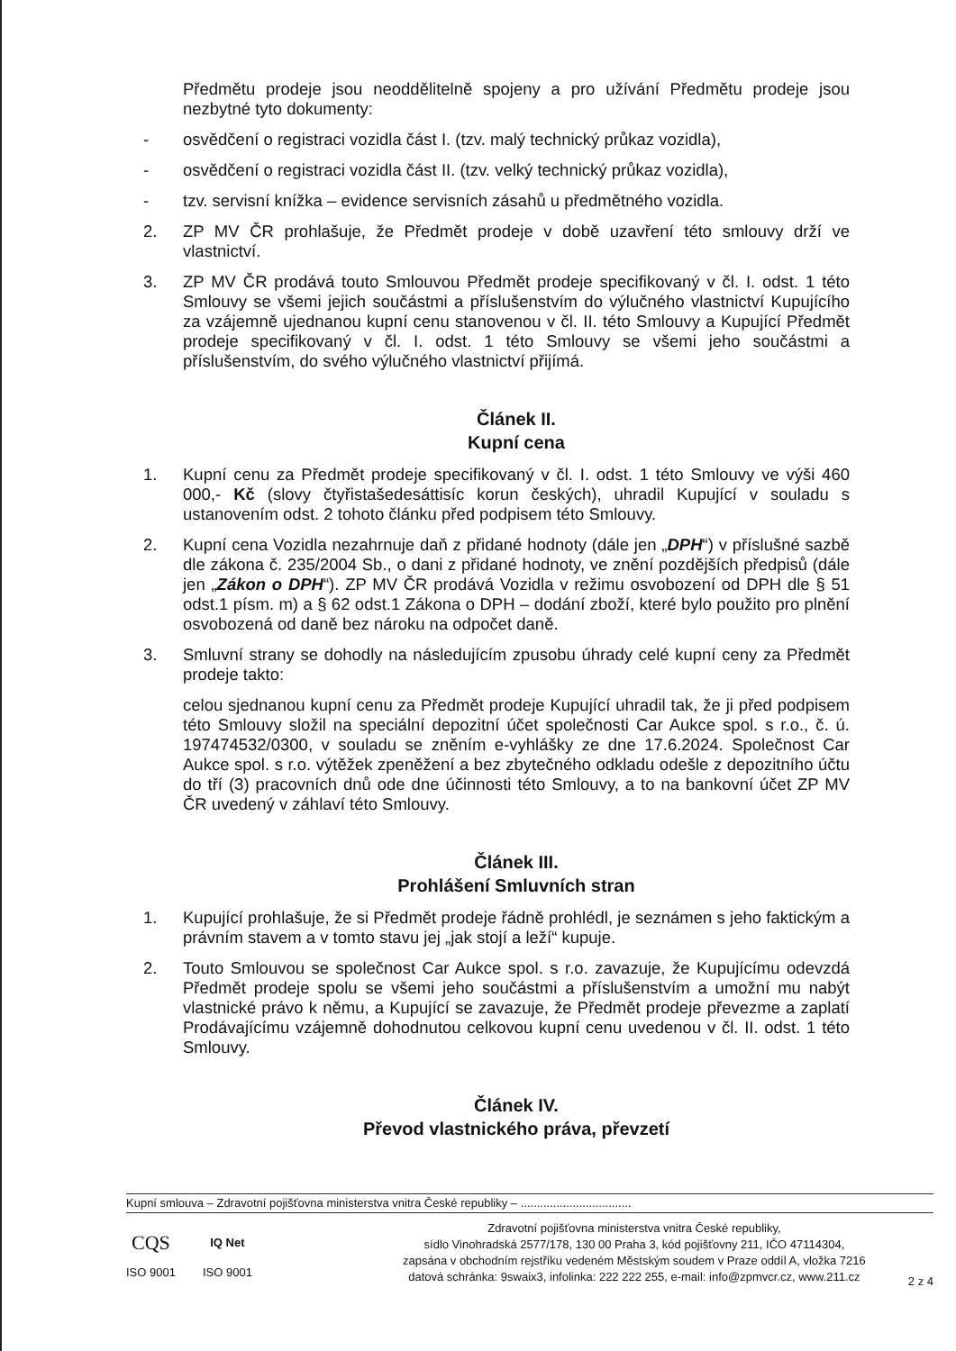Předmětu prodeje jsou neoddělitelně spojeny a pro užívání Předmětu prodeje jsou nezbytné tyto dokumenty:
- osvědčení o registraci vozidla část I. (tzv. malý technický průkaz vozidla),
- osvědčení o registraci vozidla část II. (tzv. velký technický průkaz vozidla),
- tzv. servisní knížka – evidence servisních zásahů u předmětného vozidla.
2. ZP MV ČR prohlašuje, že Předmět prodeje v době uzavření této smlouvy drží ve vlastnictví.
3. ZP MV ČR prodává touto Smlouvou Předmět prodeje specifikovaný v čl. I. odst. 1 této Smlouvy se všemi jejich součástmi a příslušenstvím do výlučného vlastnictví Kupujícího za vzájemně ujednanou kupní cenu stanovenou v čl. II. této Smlouvy a Kupující Předmět prodeje specifikovaný v čl. I. odst. 1 této Smlouvy se všemi jeho součástmi a příslušenstvím, do svého výlučného vlastnictví přijímá.
Článek II.
Kupní cena
1. Kupní cenu za Předmět prodeje specifikovaný v čl. I. odst. 1 této Smlouvy ve výši 460 000,- Kč (slovy čtyřistašedesáttisíc korun českých), uhradil Kupující v souladu s ustanovením odst. 2 tohoto článku před podpisem této Smlouvy.
2. Kupní cena Vozidla nezahrnuje daň z přidané hodnoty (dále jen „DPH“) v příslušné sazbě dle zákona č. 235/2004 Sb., o dani z přidané hodnoty, ve znění pozdějších předpisů (dále jen „Zákon o DPH“). ZP MV ČR prodává Vozidla v režimu osvobození od DPH dle § 51 odst.1 písm. m) a § 62 odst.1 Zákona o DPH – dodání zboží, které bylo použito pro plnění osvobozená od daně bez nároku na odpočet daně.
3. Smluvní strany se dohodly na následujícím zpusobu úhrady celé kupní ceny za Předmět prodeje takto:
celou sjednanou kupní cenu za Předmět prodeje Kupující uhradil tak, že ji před podpisem této Smlouvy složil na speciální depozitní účet společnosti Car Aukce spol. s r.o., č. ú. 197474532/0300, v souladu se zněním e-vyhlášky ze dne 17.6.2024. Společnost Car Aukce spol. s r.o. výtěžek zpeněžení a bez zbytečného odkladu odešle z depozitního účtu do tří (3) pracovních dnů ode dne účinnosti této Smlouvy, a to na bankovní účet ZP MV ČR uvedený v záhlaví této Smlouvy.
Článek III.
Prohlášení Smluvních stran
1. Kupující prohlašuje, že si Předmět prodeje řádně prohlédl, je seznámen s jeho faktickým a právním stavem a v tomto stavu jej „jak stojí a leží“ kupuje.
2. Touto Smlouvou se společnost Car Aukce spol. s r.o. zavazuje, že Kupujícímu odevzdá Předmět prodeje spolu se všemi jeho součástmi a příslušenstvím a umožní mu nabýt vlastnické právo k němu, a Kupující se zavazuje, že Předmět prodeje převezme a zaplatí Prodávajícímu vzájemně dohodnutou celkovou kupní cenu uvedenou v čl. II. odst. 1 této Smlouvy.
Článek IV.
Převod vlastnického práva, převzetí
Kupní smlouva – Zdravotní pojišťovna ministerstva vnitra České republiky – ..................................
CQS
ISO 9001
IQ Net
ISO 9001
Zdravotní pojišťovna ministerstva vnitra České republiky,
sídlo Vinohradská 2577/178, 130 00 Praha 3, kód pojišťovny 211, IČO 47114304,
zapsána v obchodním rejstříku vedeném Městským soudem v Praze oddíl A, vložka 7216
datová schránka: 9swaix3, infolinka: 222 222 255, e-mail: info@zpmvcr.cz, www.211.cz
2 z 4